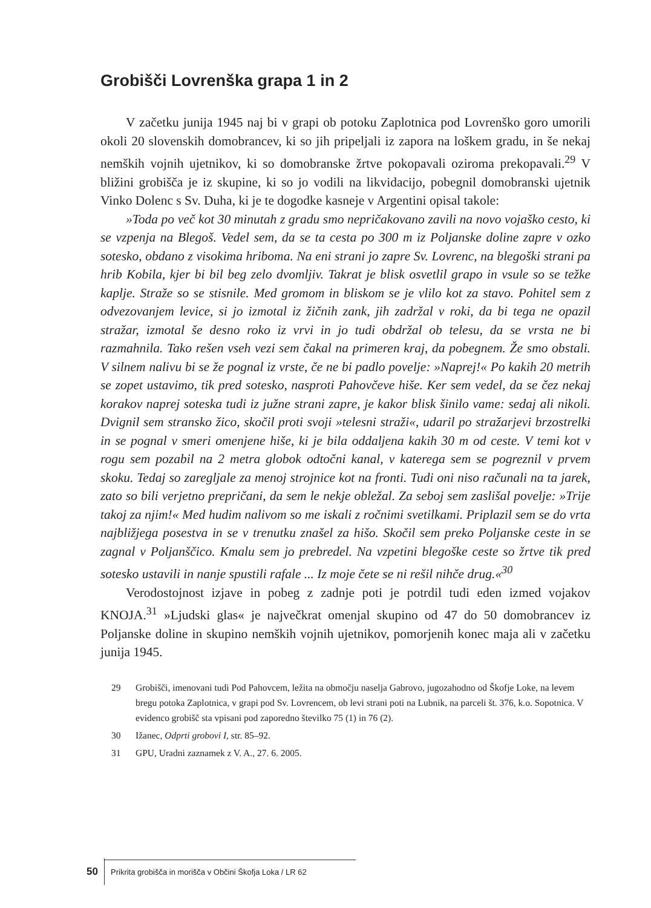Grobišči Lovrenška grapa 1 in 2
V začetku junija 1945 naj bi v grapi ob potoku Zaplotnica pod Lovrenško goro umorili okoli 20 slovenskih domobrancev, ki so jih pripeljali iz zapora na loškem gradu, in še nekaj nemških vojnih ujetnikov, ki so domobranske žrtve pokopavali oziroma prekopavali.<sup>29</sup> V bližini grobišča je iz skupine, ki so jo vodili na likvidacijo, pobegnil domobranski ujetnik Vinko Dolenc s Sv. Duha, ki je te dogodke kasneje v Argentini opisal takole:
»Toda po več kot 30 minutah z gradu smo nepričakovano zavili na novo vojaško cesto, ki se vzpenja na Blegoš. Vedel sem, da se ta cesta po 300 m iz Poljanske doline zapre v ozko sotesko, obdano z visokima hriboma. Na eni strani jo zapre Sv. Lovrenc, na blegoški strani pa hrib Kobila, kjer bi bil beg zelo dvomljiv. Takrat je blisk osvetlil grapo in vsule so se težke kaplje. Straže so se stisnile. Med gromom in bliskom se je vlilo kot za stavo. Pohitel sem z odvezovanjem levice, si jo izmotal iz žičnih zank, jih zadržal v roki, da bi tega ne opazil stražar, izmotal še desno roko iz vrvi in jo tudi obdržal ob telesu, da se vrsta ne bi razmahnila. Tako rešen vseh vezi sem čakal na primeren kraj, da pobegnem. Že smo obstali. V silnem nalivu bi se že pognal iz vrste, če ne bi padlo povelje: »Naprej!« Po kakih 20 metrih se zopet ustavimo, tik pred sotesko, nasproti Pahovčeve hiše. Ker sem vedel, da se čez nekaj korakov naprej soteska tudi iz južne strani zapre, je kakor blisk šinilo vame: sedaj ali nikoli. Dvignil sem stransko žico, skočil proti svoji »telesni straži«, udaril po stražarjevi brzostrelki in se pognal v smeri omenjene hiše, ki je bila oddaljena kakih 30 m od ceste. V temi kot v rogu sem pozabil na 2 metra globok odtočni kanal, v katerega sem se pogreznil v prvem skoku. Tedaj so zaregljale za menoj strojnice kot na fronti. Tudi oni niso računali na ta jarek, zato so bili verjetno prepričani, da sem le nekje obležal. Za seboj sem zaslišal povelje: »Trije takoj za njim!« Med hudim nalivom so me iskali z ročnimi svetilkami. Priplazil sem se do vrta najbližjega posestva in se v trenutku znašel za hišo. Skočil sem preko Poljanske ceste in se zagnal v Poljanščico. Kmalu sem jo prebredel. Na vzpetini blegoške ceste so žrtve tik pred sotesko ustavili in nanje spustili rafale ... Iz moje čete se ni rešil nihče drug.«<sup>30</sup>
Verodostojnost izjave in pobeg z zadnje poti je potrdil tudi eden izmed vojakov KNOJA.<sup>31</sup> »Ljudski glas« je največkrat omenjal skupino od 47 do 50 domobrancev iz Poljanske doline in skupino nemških vojnih ujetnikov, pomorjenih konec maja ali v začetku junija 1945.
29 Grobišči, imenovani tudi Pod Pahovcem, ležita na območju naselja Gabrovo, jugozahodno od Škofje Loke, na levem bregu potoka Zaplotnica, v grapi pod Sv. Lovrencem, ob levi strani poti na Lubnik, na parceli št. 376, k.o. Sopotnica. V evidenco grobišč sta vpisani pod zaporedno številko 75 (1) in 76 (2).
30 Ižanec, Odprti grobovi I, str. 85–92.
31 GPU, Uradni zaznamek z V. A., 27. 6. 2005.
50 Prikrita grobišča in morišča v Občini Škofja Loka / LR 62